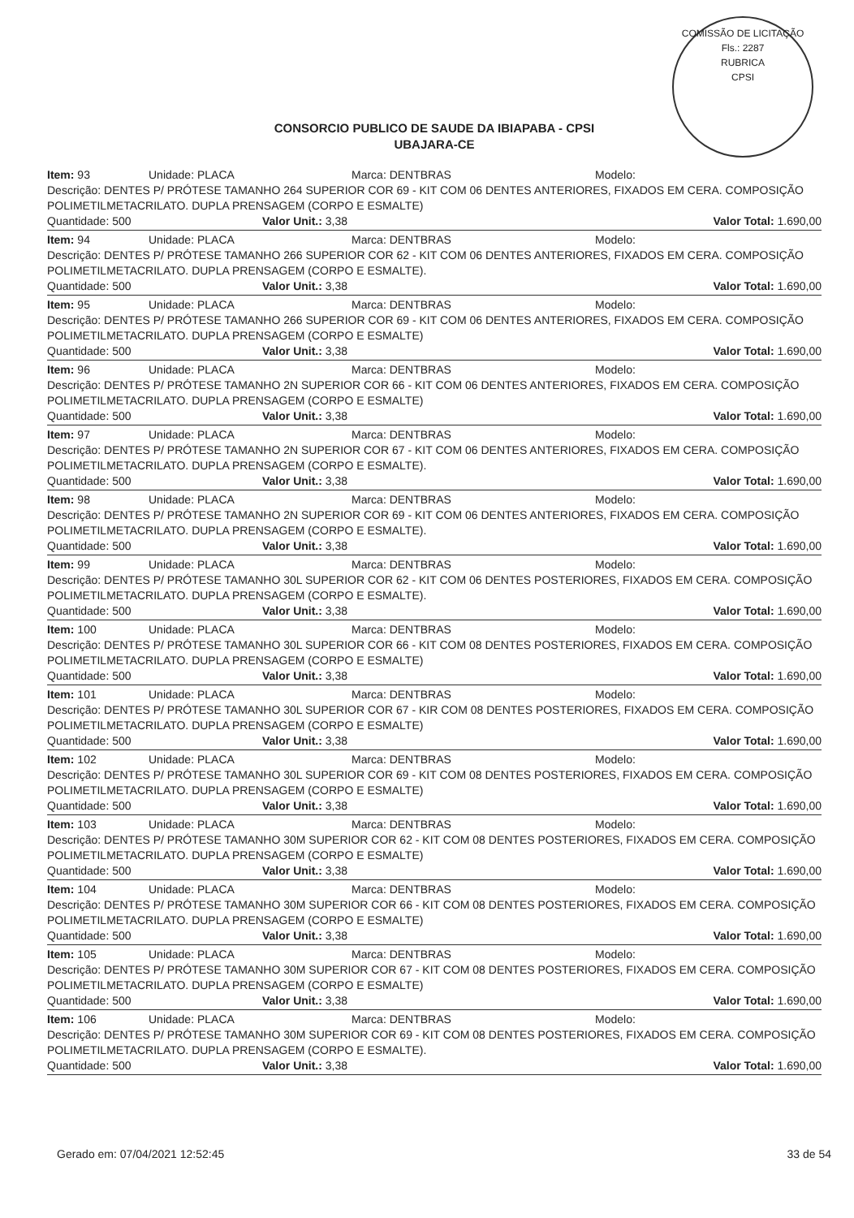COMISSÃO DE LICITAÇÃO
Fls.: 2287
RUBRICA
CPSI
CONSORCIO PUBLICO DE SAUDE DA IBIAPABA - CPSI
UBAJARA-CE
Item: 93 Unidade: PLACA Marca: DENTBRAS Modelo:
Descrição: DENTES P/ PRÓTESE TAMANHO 264 SUPERIOR COR 69 - KIT COM 06 DENTES ANTERIORES, FIXADOS EM CERA. COMPOSIÇÃO POLIMETILMETACRILATO. DUPLA PRENSAGEM (CORPO E ESMALTE)
Quantidade: 500 Valor Unit.: 3,38 Valor Total: 1.690,00
Item: 94 Unidade: PLACA Marca: DENTBRAS Modelo:
Descrição: DENTES P/ PRÓTESE TAMANHO 266 SUPERIOR COR 62 - KIT COM 06 DENTES ANTERIORES, FIXADOS EM CERA. COMPOSIÇÃO POLIMETILMETACRILATO. DUPLA PRENSAGEM (CORPO E ESMALTE).
Quantidade: 500 Valor Unit.: 3,38 Valor Total: 1.690,00
Item: 95 Unidade: PLACA Marca: DENTBRAS Modelo:
Descrição: DENTES P/ PRÓTESE TAMANHO 266 SUPERIOR COR 69 - KIT COM 06 DENTES ANTERIORES, FIXADOS EM CERA. COMPOSIÇÃO POLIMETILMETACRILATO. DUPLA PRENSAGEM (CORPO E ESMALTE)
Quantidade: 500 Valor Unit.: 3,38 Valor Total: 1.690,00
Item: 96 Unidade: PLACA Marca: DENTBRAS Modelo:
Descrição: DENTES P/ PRÓTESE TAMANHO 2N SUPERIOR COR 66 - KIT COM 06 DENTES ANTERIORES, FIXADOS EM CERA. COMPOSIÇÃO POLIMETILMETACRILATO. DUPLA PRENSAGEM (CORPO E ESMALTE)
Quantidade: 500 Valor Unit.: 3,38 Valor Total: 1.690,00
Item: 97 Unidade: PLACA Marca: DENTBRAS Modelo:
Descrição: DENTES P/ PRÓTESE TAMANHO 2N SUPERIOR COR 67 - KIT COM 06 DENTES ANTERIORES, FIXADOS EM CERA. COMPOSIÇÃO POLIMETILMETACRILATO. DUPLA PRENSAGEM (CORPO E ESMALTE).
Quantidade: 500 Valor Unit.: 3,38 Valor Total: 1.690,00
Item: 98 Unidade: PLACA Marca: DENTBRAS Modelo:
Descrição: DENTES P/ PRÓTESE TAMANHO 2N SUPERIOR COR 69 - KIT COM 06 DENTES ANTERIORES, FIXADOS EM CERA. COMPOSIÇÃO POLIMETILMETACRILATO. DUPLA PRENSAGEM (CORPO E ESMALTE).
Quantidade: 500 Valor Unit.: 3,38 Valor Total: 1.690,00
Item: 99 Unidade: PLACA Marca: DENTBRAS Modelo:
Descrição: DENTES P/ PRÓTESE TAMANHO 30L SUPERIOR COR 62 - KIT COM 06 DENTES POSTERIORES, FIXADOS EM CERA. COMPOSIÇÃO POLIMETILMETACRILATO. DUPLA PRENSAGEM (CORPO E ESMALTE).
Quantidade: 500 Valor Unit.: 3,38 Valor Total: 1.690,00
Item: 100 Unidade: PLACA Marca: DENTBRAS Modelo:
Descrição: DENTES P/ PRÓTESE TAMANHO 30L SUPERIOR COR 66 - KIT COM 08 DENTES POSTERIORES, FIXADOS EM CERA. COMPOSIÇÃO POLIMETILMETACRILATO. DUPLA PRENSAGEM (CORPO E ESMALTE)
Quantidade: 500 Valor Unit.: 3,38 Valor Total: 1.690,00
Item: 101 Unidade: PLACA Marca: DENTBRAS Modelo:
Descrição: DENTES P/ PRÓTESE TAMANHO 30L SUPERIOR COR 67 - KIR COM 08 DENTES POSTERIORES, FIXADOS EM CERA. COMPOSIÇÃO POLIMETILMETACRILATO. DUPLA PRENSAGEM (CORPO E ESMALTE)
Quantidade: 500 Valor Unit.: 3,38 Valor Total: 1.690,00
Item: 102 Unidade: PLACA Marca: DENTBRAS Modelo:
Descrição: DENTES P/ PRÓTESE TAMANHO 30L SUPERIOR COR 69 - KIT COM 08 DENTES POSTERIORES, FIXADOS EM CERA. COMPOSIÇÃO POLIMETILMETACRILATO. DUPLA PRENSAGEM (CORPO E ESMALTE)
Quantidade: 500 Valor Unit.: 3,38 Valor Total: 1.690,00
Item: 103 Unidade: PLACA Marca: DENTBRAS Modelo:
Descrição: DENTES P/ PRÓTESE TAMANHO 30M SUPERIOR COR 62 - KIT COM 08 DENTES POSTERIORES, FIXADOS EM CERA. COMPOSIÇÃO POLIMETILMETACRILATO. DUPLA PRENSAGEM (CORPO E ESMALTE)
Quantidade: 500 Valor Unit.: 3,38 Valor Total: 1.690,00
Item: 104 Unidade: PLACA Marca: DENTBRAS Modelo:
Descrição: DENTES P/ PRÓTESE TAMANHO 30M SUPERIOR COR 66 - KIT COM 08 DENTES POSTERIORES, FIXADOS EM CERA. COMPOSIÇÃO POLIMETILMETACRILATO. DUPLA PRENSAGEM (CORPO E ESMALTE)
Quantidade: 500 Valor Unit.: 3,38 Valor Total: 1.690,00
Item: 105 Unidade: PLACA Marca: DENTBRAS Modelo:
Descrição: DENTES P/ PRÓTESE TAMANHO 30M SUPERIOR COR 67 - KIT COM 08 DENTES POSTERIORES, FIXADOS EM CERA. COMPOSIÇÃO POLIMETILMETACRILATO. DUPLA PRENSAGEM (CORPO E ESMALTE)
Quantidade: 500 Valor Unit.: 3,38 Valor Total: 1.690,00
Item: 106 Unidade: PLACA Marca: DENTBRAS Modelo:
Descrição: DENTES P/ PRÓTESE TAMANHO 30M SUPERIOR COR 69 - KIT COM 08 DENTES POSTERIORES, FIXADOS EM CERA. COMPOSIÇÃO POLIMETILMETACRILATO. DUPLA PRENSAGEM (CORPO E ESMALTE).
Quantidade: 500 Valor Unit.: 3,38 Valor Total: 1.690,00
Gerado em: 07/04/2021 12:52:45 33 de 54